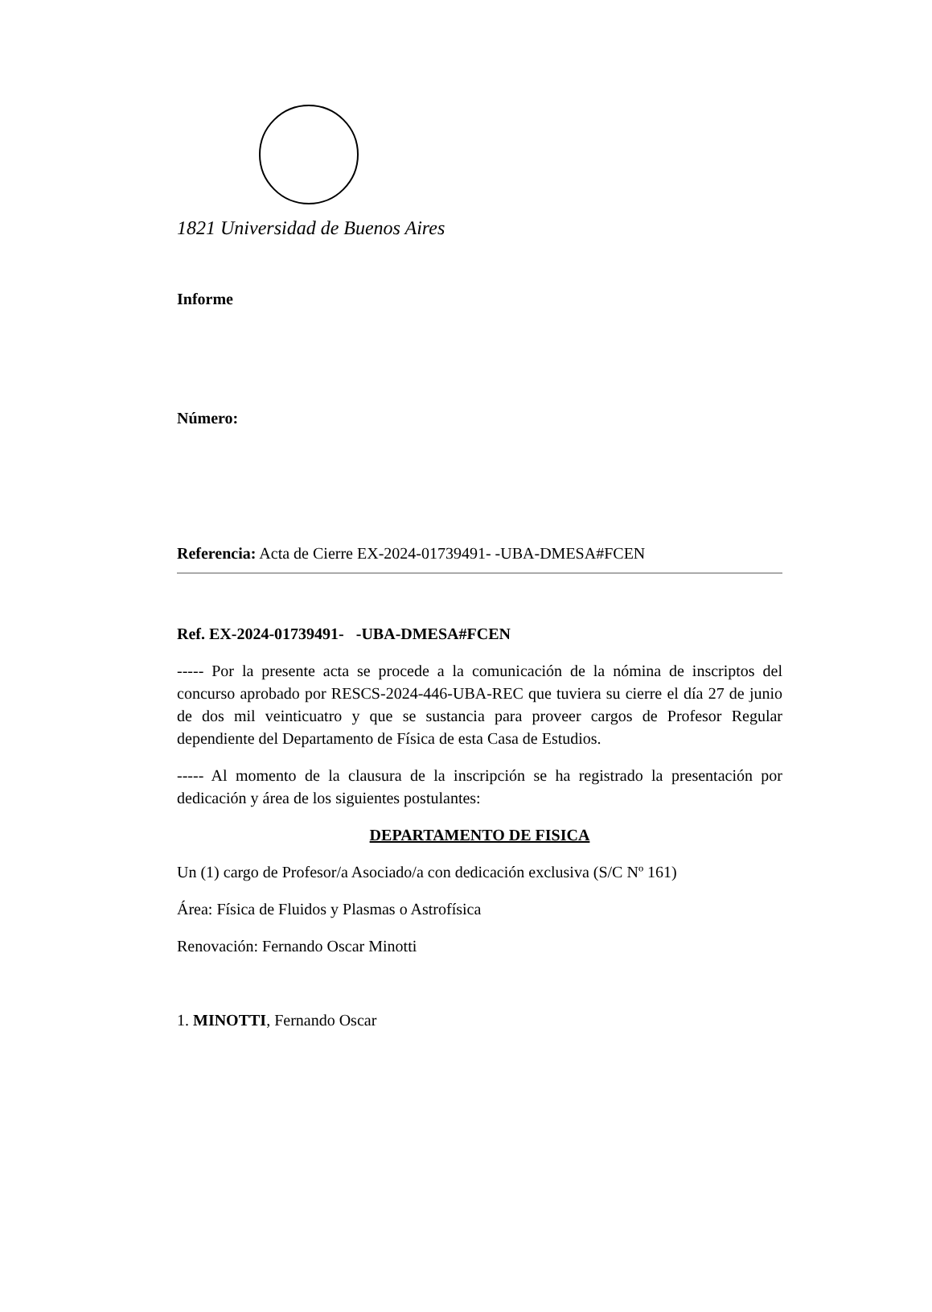1821 Universidad de Buenos Aires
Informe
Número:
Referencia: Acta de Cierre EX-2024-01739491- -UBA-DMESA#FCEN
Ref. EX-2024-01739491- -UBA-DMESA#FCEN
----- Por la presente acta se procede a la comunicación de la nómina de inscriptos del concurso aprobado por RESCS-2024-446-UBA-REC que tuviera su cierre el día 27 de junio de dos mil veinticuatro y que se sustancia para proveer cargos de Profesor Regular dependiente del Departamento de Física de esta Casa de Estudios.
----- Al momento de la clausura de la inscripción se ha registrado la presentación por dedicación y área de los siguientes postulantes:
DEPARTAMENTO DE FISICA
Un (1) cargo de Profesor/a Asociado/a con dedicación exclusiva (S/C Nº 161)
Área: Física de Fluidos y Plasmas o Astrofísica
Renovación: Fernando Oscar Minotti
1. MINOTTI, Fernando Oscar